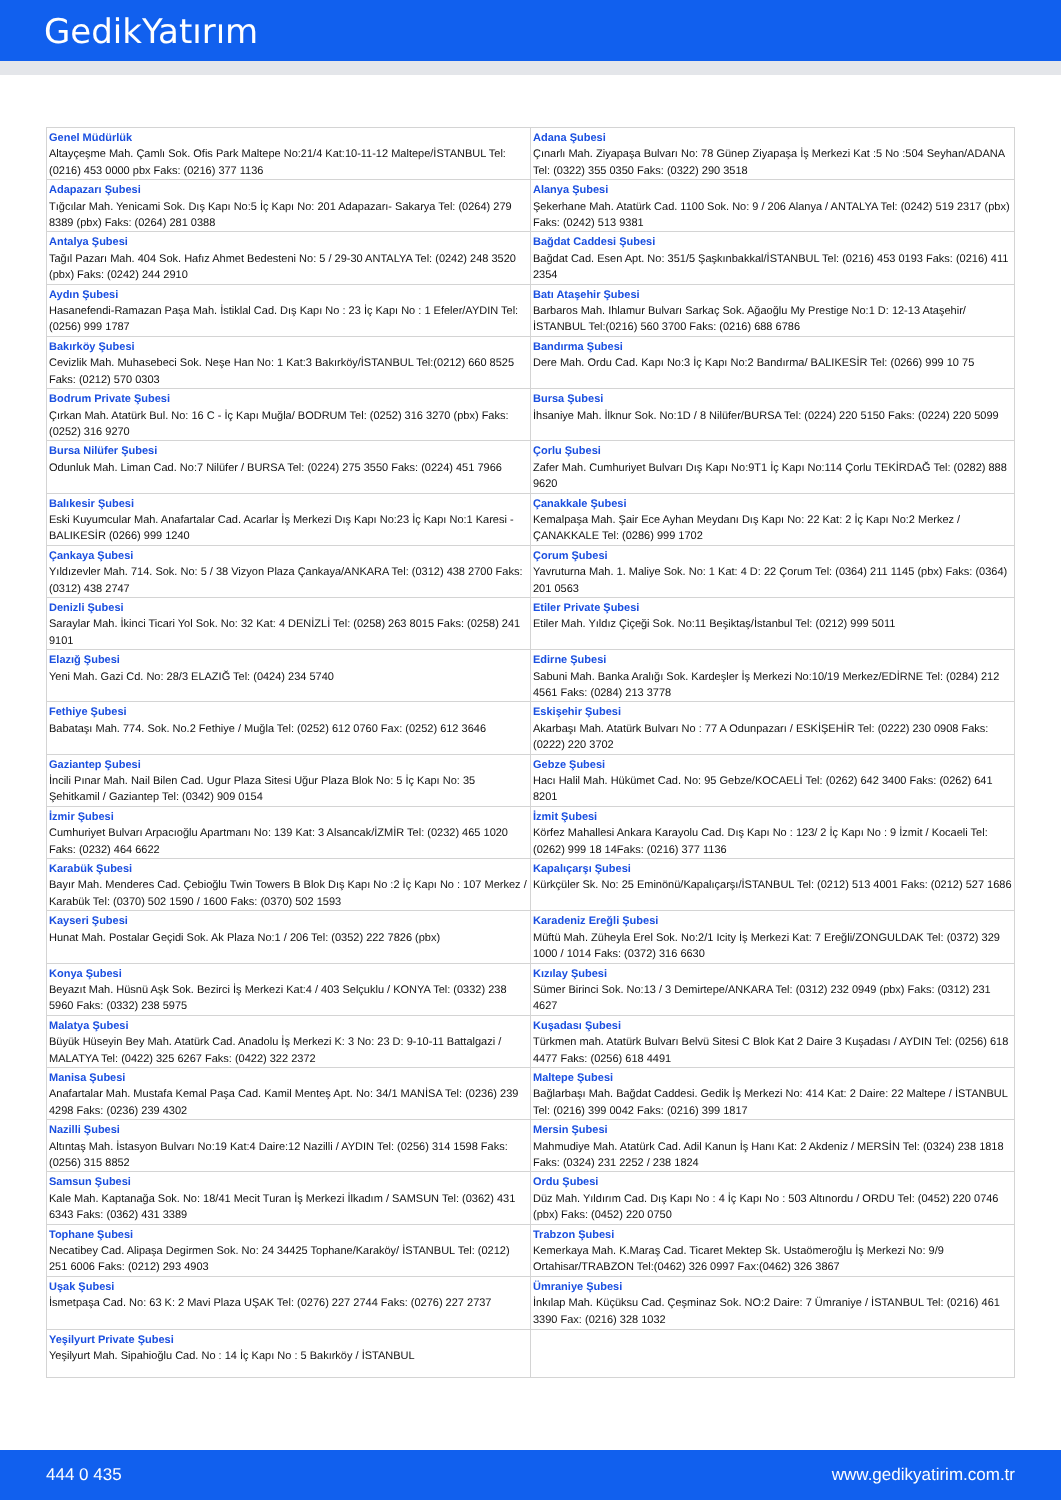GedikYatırım
| Genel Müdürlük Altayçeşme Mah. Çamlı Sok. Ofis Park Maltepe No:21/4 Kat:10-11-12 Maltepe/İSTANBUL Tel: (0216) 453 0000 pbx Faks: (0216) 377 1136 | Adana Şubesi Çınarlı Mah. Ziyapaşa Bulvarı No: 78 Günep Ziyapaşa İş Merkezi Kat :5 No :504 Seyhan/ADANA Tel: (0322) 355 0350 Faks: (0322) 290 3518 |
| Adapazarı Şubesi Tığcılar Mah. Yenicami Sok. Dış Kapı No:5 İç Kapı No: 201 Adapazarı- Sakarya Tel: (0264) 279 8389 (pbx) Faks: (0264) 281 0388 | Alanya Şubesi Şekerhane Mah. Atatürk Cad. 1100 Sok. No: 9 / 206 Alanya / ANTALYA Tel: (0242) 519 2317 (pbx) Faks: (0242) 513 9381 |
| Antalya Şubesi Tağıl Pazarı Mah. 404 Sok. Hafız Ahmet Bedesteni No: 5 / 29-30 ANTALYA Tel: (0242) 248 3520 (pbx) Faks: (0242) 244 2910 | Bağdat Caddesi Şubesi Bağdat Cad. Esen Apt. No: 351/5 Şaşkınbakkal/İSTANBUL Tel: (0216) 453 0193 Faks: (0216) 411 2354 |
| Aydın Şubesi Hasanefendi-Ramazan Paşa Mah. İstiklal Cad. Dış Kapı No : 23 İç Kapı No : 1 Efeler/AYDIN Tel: (0256) 999 1787 | Batı Ataşehir Şubesi Barbaros Mah. Ihlamur Bulvarı Sarkaç Sok. Ağaoğlu My Prestige No:1 D: 12-13 Ataşehir/İSTANBUL Tel:(0216) 560 3700 Faks: (0216) 688 6786 |
| Bakırköy Şubesi Cevizlik Mah. Muhasebeci Sok. Neşe Han No: 1 Kat:3 Bakırköy/İSTANBUL Tel:(0212) 660 8525 Faks: (0212) 570 0303 | Bandırma Şubesi Dere Mah. Ordu Cad. Kapı No:3 İç Kapı No:2 Bandırma/ BALIKESİR Tel: (0266) 999 10 75 |
| Bodrum Private Şubesi Çırkan Mah. Atatürk Bul. No: 16 C - İç Kapı Muğla/ BODRUM Tel: (0252) 316 3270 (pbx) Faks: (0252) 316 9270 | Bursa Şubesi İhsaniye Mah. İlknur Sok. No:1D / 8 Nilüfer/BURSA Tel: (0224) 220 5150 Faks: (0224) 220 5099 |
| Bursa Nilüfer Şubesi Odunluk Mah. Liman Cad. No:7 Nilüfer / BURSA Tel: (0224) 275 3550 Faks: (0224) 451 7966 | Çorlu Şubesi Zafer Mah. Cumhuriyet Bulvarı Dış Kapı No:9T1 İç Kapı No:114 Çorlu TEKİRDAĞ Tel: (0282) 888 9620 |
| Balıkesir Şubesi Eski Kuyumcular Mah. Anafartalar Cad. Acarlar İş Merkezi Dış Kapı No:23 İç Kapı No:1 Karesi - BALIKESİR (0266) 999 1240 | Çanakkale Şubesi Kemalpaşa Mah. Şair Ece Ayhan Meydanı Dış Kapı No: 22 Kat: 2 İç Kapı No:2 Merkez / ÇANAKKALE Tel: (0286) 999 1702 |
| Çankaya Şubesi Yıldızevler Mah. 714. Sok. No: 5 / 38 Vizyon Plaza Çankaya/ANKARA Tel: (0312) 438 2700 Faks: (0312) 438 2747 | Çorum Şubesi Yavruturna Mah. 1. Maliye Sok. No: 1 Kat: 4 D: 22 Çorum Tel: (0364) 211 1145 (pbx) Faks: (0364) 201 0563 |
| Denizli Şubesi Saraylar Mah. İkinci Ticari Yol Sok. No: 32 Kat: 4 DENİZLİ Tel: (0258) 263 8015 Faks: (0258) 241 9101 | Etiler Private Şubesi Etiler Mah. Yıldız Çiçeği Sok. No:11 Beşiktaş/İstanbul Tel: (0212) 999 5011 |
| Elazığ Şubesi Yeni Mah. Gazi Cd. No: 28/3 ELAZIĞ Tel: (0424) 234 5740 | Edirne Şubesi Sabuni Mah. Banka Aralığı Sok. Kardeşler İş Merkezi No:10/19 Merkez/EDİRNE Tel: (0284) 212 4561 Faks: (0284) 213 3778 |
| Fethiye Şubesi Babataşı Mah. 774. Sok. No.2 Fethiye / Muğla Tel: (0252) 612 0760 Fax: (0252) 612 3646 | Eskişehir Şubesi Akarbaşı Mah. Atatürk Bulvarı No : 77 A Odunpazarı / ESKİŞEHİR Tel: (0222) 230 0908 Faks: (0222) 220 3702 |
| Gaziantep Şubesi İncili Pınar Mah. Nail Bilen Cad. Ugur Plaza Sitesi Uğur Plaza Blok No: 5 İç Kapı No: 35 Şehitkamil / Gaziantep Tel: (0342) 909 0154 | Gebze Şubesi Hacı Halil Mah. Hükümet Cad. No: 95 Gebze/KOCAELİ Tel: (0262) 642 3400 Faks: (0262) 641 8201 |
| İzmir Şubesi Cumhuriyet Bulvarı Arpacıoğlu Apartmanı No: 139 Kat: 3 Alsancak/İZMİR Tel: (0232) 465 1020 Faks: (0232) 464 6622 | İzmit Şubesi Körfez Mahallesi Ankara Karayolu Cad. Dış Kapı No : 123/ 2 İç Kapı No : 9 İzmit / Kocaeli Tel: (0262) 999 18 14Faks: (0216) 377 1136 |
| Karabük Şubesi Bayır Mah. Menderes Cad. Çebioğlu Twin Towers B Blok Dış Kapı No :2 İç Kapı No : 107 Merkez / Karabük Tel: (0370) 502 1590 / 1600 Faks: (0370) 502 1593 | Kapalıçarşı Şubesi Kürkçüler Sk. No: 25 Eminönü/Kapalıçarşı/İSTANBUL Tel: (0212) 513 4001 Faks: (0212) 527 1686 |
| Kayseri Şubesi Hunat Mah. Postalar Geçidi Sok. Ak Plaza No:1 / 206 Tel: (0352) 222 7826 (pbx) | Karadeniz Ereğli Şubesi Müftü Mah. Züheyla Erel Sok. No:2/1 Icity İş Merkezi Kat: 7 Ereğli/ZONGULDAK Tel: (0372) 329 1000 / 1014 Faks: (0372) 316 6630 |
| Konya Şubesi Beyazıt Mah. Hüsnü Aşk Sok. Bezirci İş Merkezi Kat:4 / 403 Selçuklu / KONYA Tel: (0332) 238 5960 Faks: (0332) 238 5975 | Kızılay Şubesi Sümer Birinci Sok. No:13 / 3 Demirtepe/ANKARA Tel: (0312) 232 0949 (pbx) Faks: (0312) 231 4627 |
| Malatya Şubesi Büyük Hüseyin Bey Mah. Atatürk Cad. Anadolu İş Merkezi K: 3 No: 23 D: 9-10-11 Battalgazi / MALATYA Tel: (0422) 325 6267 Faks: (0422) 322 2372 | Kuşadası Şubesi Türkmen mah. Atatürk Bulvarı Belvü Sitesi C Blok Kat 2 Daire 3 Kuşadası / AYDIN Tel: (0256) 618 4477 Faks: (0256) 618 4491 |
| Manisa Şubesi Anafartalar Mah. Mustafa Kemal Paşa Cad. Kamil Menteş Apt. No: 34/1 MANİSA Tel: (0236) 239 4298 Faks: (0236) 239 4302 | Maltepe Şubesi Bağlarbaşı Mah. Bağdat Caddesi. Gedik İş Merkezi No: 414 Kat: 2 Daire: 22 Maltepe / İSTANBUL Tel: (0216) 399 0042 Faks: (0216) 399 1817 |
| Nazilli Şubesi Altıntaş Mah. İstasyon Bulvarı No:19 Kat:4 Daire:12 Nazilli / AYDIN Tel: (0256) 314 1598 Faks: (0256) 315 8852 | Mersin Şubesi Mahmudiye Mah. Atatürk Cad. Adil Kanun İş Hanı Kat: 2 Akdeniz / MERSİN Tel: (0324) 238 1818 Faks: (0324) 231 2252 / 238 1824 |
| Samsun Şubesi Kale Mah. Kaptanağa Sok. No: 18/41 Mecit Turan İş Merkezi İlkadım / SAMSUN Tel: (0362) 431 6343 Faks: (0362) 431 3389 | Ordu Şubesi Düz Mah. Yıldırım Cad. Dış Kapı No : 4 İç Kapı No : 503 Altınordu / ORDU Tel: (0452) 220 0746 (pbx) Faks: (0452) 220 0750 |
| Tophane Şubesi Necatibey Cad. Alipaşa Degirmen Sok. No: 24 34425 Tophane/Karaköy/ İSTANBUL Tel: (0212) 251 6006 Faks: (0212) 293 4903 | Trabzon Şubesi Kemerkaya Mah. K.Maraş Cad. Ticaret Mektep Sk. Ustaömeroğlu İş Merkezi No: 9/9 Ortahisar/TRABZON Tel:(0462) 326 0997 Fax:(0462) 326 3867 |
| Uşak Şubesi İsmetpaşa Cad. No: 63 K: 2 Mavi Plaza UŞAK Tel: (0276) 227 2744 Faks: (0276) 227 2737 | Ümraniye Şubesi İnkılap Mah. Küçüksu Cad. Çeşminaz Sok. NO:2 Daire: 7 Ümraniye / İSTANBUL Tel: (0216) 461 3390 Fax: (0216) 328 1032 |
| Yeşilyurt Private Şubesi Yeşilyurt Mah. Sipahioğlu Cad. No : 14 İç Kapı No : 5 Bakırköy / İSTANBUL | |
444 0 435 www.gedikyatirim.com.tr